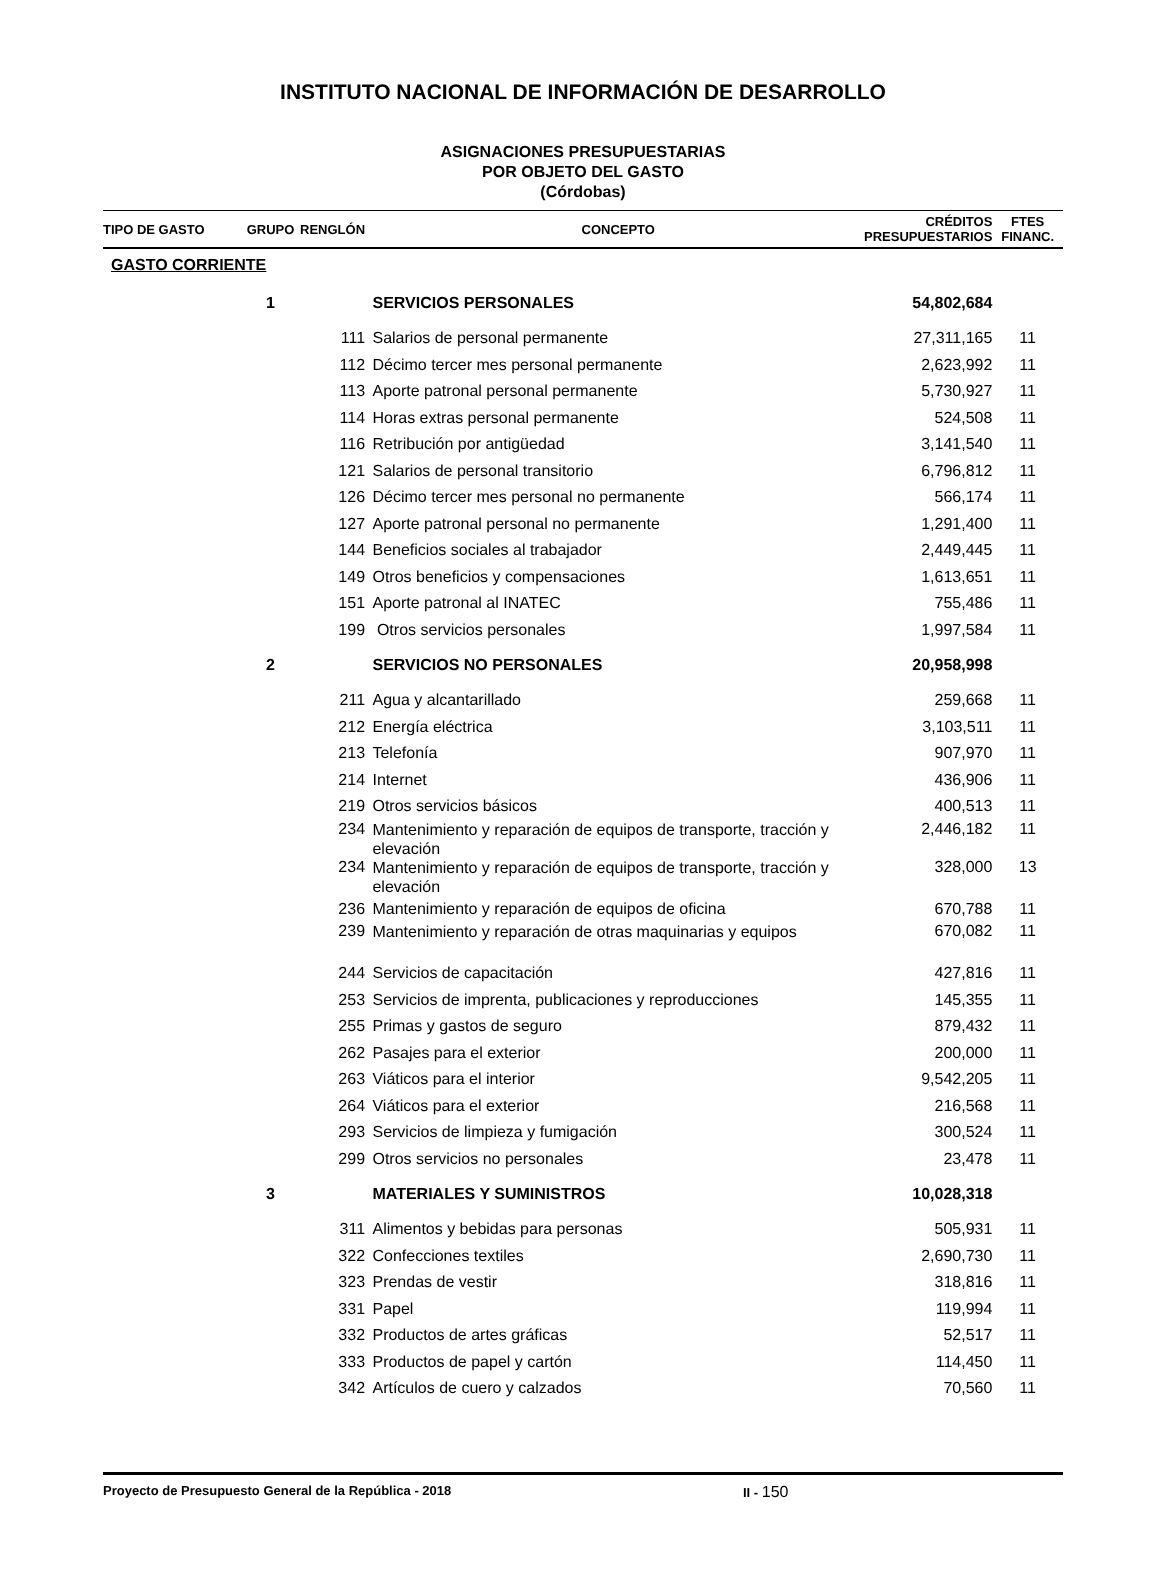INSTITUTO NACIONAL DE INFORMACIÓN DE DESARROLLO
ASIGNACIONES PRESUPUESTARIAS
POR OBJETO DEL GASTO
(Córdobas)
| TIPO DE GASTO | GRUPO | RENGLÓN | | CONCEPTO | CRÉDITOS PRESUPUESTARIOS | FTES FINANC. |
| --- | --- | --- | --- | --- | --- | --- |
| GASTO CORRIENTE | | | | | | |
| | 1 | | | SERVICIOS PERSONALES | 54,802,684 | |
| | | 111 | | Salarios de personal permanente | 27,311,165 | 11 |
| | | 112 | | Décimo tercer mes personal permanente | 2,623,992 | 11 |
| | | 113 | | Aporte patronal personal permanente | 5,730,927 | 11 |
| | | 114 | | Horas extras personal permanente | 524,508 | 11 |
| | | 116 | | Retribución por antigüedad | 3,141,540 | 11 |
| | | 121 | | Salarios de personal transitorio | 6,796,812 | 11 |
| | | 126 | | Décimo tercer mes personal no permanente | 566,174 | 11 |
| | | 127 | | Aporte patronal personal no permanente | 1,291,400 | 11 |
| | | 144 | | Beneficios sociales al trabajador | 2,449,445 | 11 |
| | | 149 | | Otros beneficios y compensaciones | 1,613,651 | 11 |
| | | 151 | | Aporte patronal al INATEC | 755,486 | 11 |
| | | 199 | | Otros servicios personales | 1,997,584 | 11 |
| | 2 | | | SERVICIOS NO PERSONALES | 20,958,998 | |
| | | 211 | | Agua y alcantarillado | 259,668 | 11 |
| | | 212 | | Energía eléctrica | 3,103,511 | 11 |
| | | 213 | | Telefonía | 907,970 | 11 |
| | | 214 | | Internet | 436,906 | 11 |
| | | 219 | | Otros servicios básicos | 400,513 | 11 |
| | | 234 | | Mantenimiento y reparación de equipos de transporte, tracción y elevación | 2,446,182 | 11 |
| | | 234 | | Mantenimiento y reparación de equipos de transporte, tracción y elevación | 328,000 | 13 |
| | | 236 | | Mantenimiento y reparación de equipos de oficina | 670,788 | 11 |
| | | 239 | | Mantenimiento y reparación de otras maquinarias y equipos | 670,082 | 11 |
| | | 244 | | Servicios de capacitación | 427,816 | 11 |
| | | 253 | | Servicios de imprenta, publicaciones y reproducciones | 145,355 | 11 |
| | | 255 | | Primas y gastos de seguro | 879,432 | 11 |
| | | 262 | | Pasajes para el exterior | 200,000 | 11 |
| | | 263 | | Viáticos para el interior | 9,542,205 | 11 |
| | | 264 | | Viáticos para el exterior | 216,568 | 11 |
| | | 293 | | Servicios de limpieza y fumigación | 300,524 | 11 |
| | | 299 | | Otros servicios no personales | 23,478 | 11 |
| | 3 | | | MATERIALES Y SUMINISTROS | 10,028,318 | |
| | | 311 | | Alimentos y bebidas para personas | 505,931 | 11 |
| | | 322 | | Confecciones textiles | 2,690,730 | 11 |
| | | 323 | | Prendas de vestir | 318,816 | 11 |
| | | 331 | | Papel | 119,994 | 11 |
| | | 332 | | Productos de artes gráficas | 52,517 | 11 |
| | | 333 | | Productos de papel y cartón | 114,450 | 11 |
| | | 342 | | Artículos de cuero y calzados | 70,560 | 11 |
Proyecto de Presupuesto General de la República - 2018 II - 150